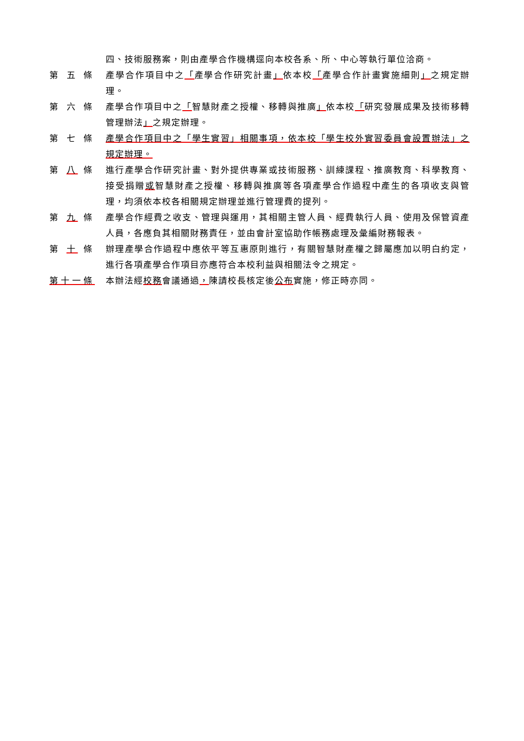四、技術服務案，則由產學合作機構逕向本校各系、所、中心等執行單位洽商。
第 五 條 產學合作項目中之「產學合作研究計畫」依本校「產學合作計畫實施細則」之規定辦理。
第 六 條 產學合作項目中之「智慧財產之授權、移轉與推廣」依本校「研究發展成果及技術移轉管理辦法」之規定辦理。
第 七 條 產學合作項目中之「學生實習」相關事項，依本校「學生校外實習委員會設置辦法」之規定辦理。
第 八 條 進行產學合作研究計畫、對外提供專業或技術服務、訓練課程、推廣教育、科學教育、接受捐贈或智慧財產之授權、移轉與推廣等各項產學合作過程中產生的各項收支與管理，均須依本校各相關規定辦理並進行管理費的提列。
第 九 條 產學合作經費之收支、管理與運用，其相關主管人員、經費執行人員、使用及保管資產人員，各應負其相關財務責任，並由會計室協助作帳務處理及彙編財務報表。
第 十 條 辦理產學合作過程中應依平等互惠原則進行，有關智慧財產權之歸屬應加以明白約定，進行各項產學合作項目亦應符合本校利益與相關法令之規定。
第十一條 本辦法經校務會議通過，陳請校長核定後公布實施，修正時亦同。